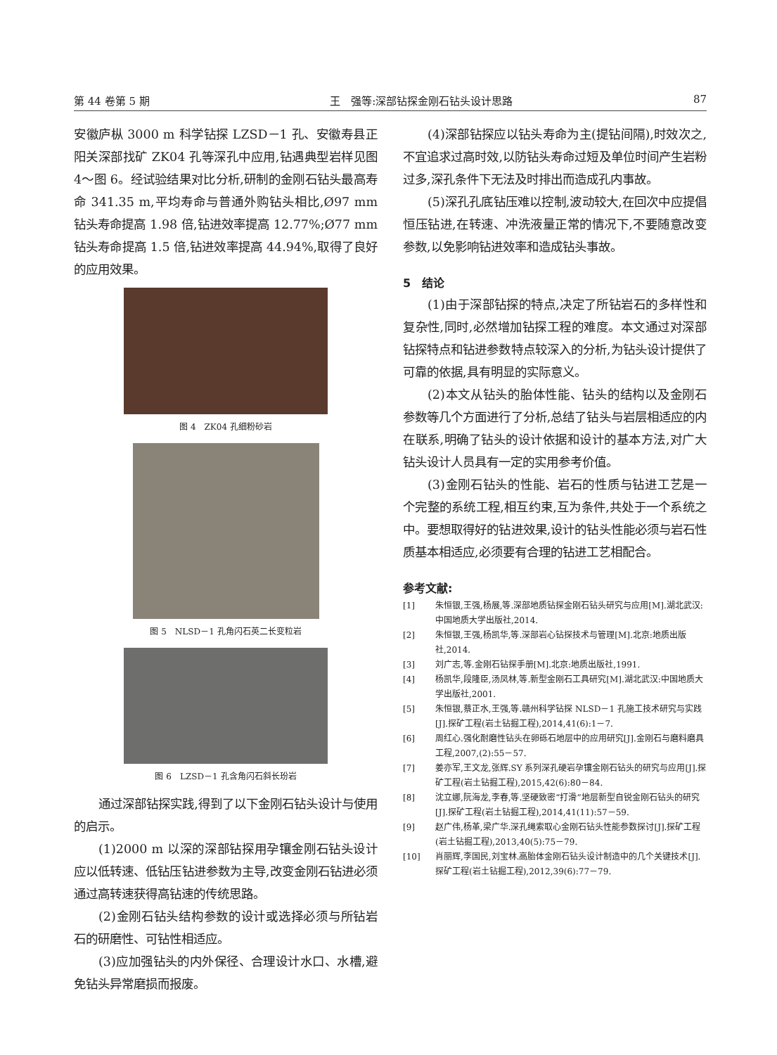第 44 卷第 5 期 王　强等:深部钻探金刚石钻头设计思路 87
安徽庐枞 3000 m 科学钻探 LZSD－1 孔、安徽寿县正阳关深部找矿 ZK04 孔等深孔中应用,钻遇典型岩样见图 4～图 6。经试验结果对比分析,研制的金刚石钻头最高寿命 341.35 m,平均寿命与普通外购钻头相比,Ø97 mm 钻头寿命提高 1.98 倍,钻进效率提高 12.77%;Ø77 mm 钻头寿命提高 1.5 倍,钻进效率提高 44.94%,取得了良好的应用效果。
图 4　ZK04 孔细粉砂岩
图 5　NLSD－1 孔角闪石英二长变粒岩
图 6　LZSD－1 孔含角闪石斜长玢岩
通过深部钻探实践,得到了以下金刚石钻头设计与使用的启示。
(1)2000 m 以深的深部钻探用孕镶金刚石钻头设计应以低转速、低钻压钻进参数为主导,改变金刚石钻进必须通过高转速获得高钻速的传统思路。
(2)金刚石钻头结构参数的设计或选择必须与所钻岩石的研磨性、可钻性相适应。
(3)应加强钻头的内外保径、合理设计水口、水槽,避免钻头异常磨损而报废。
(4)深部钻探应以钻头寿命为主(提钻间隔),时效次之,不宜追求过高时效,以防钻头寿命过短及单位时间产生岩粉过多,深孔条件下无法及时排出而造成孔内事故。
(5)深孔孔底钻压难以控制,波动较大,在回次中应提倡恒压钻进,在转速、冲洗液量正常的情况下,不要随意改变参数,以免影响钻进效率和造成钻头事故。
5　结论
(1)由于深部钻探的特点,决定了所钻岩石的多样性和复杂性,同时,必然增加钻探工程的难度。本文通过对深部钻探特点和钻进参数特点较深入的分析,为钻头设计提供了可靠的依据,具有明显的实际意义。
(2)本文从钻头的胎体性能、钻头的结构以及金刚石参数等几个方面进行了分析,总结了钻头与岩层相适应的内在联系,明确了钻头的设计依据和设计的基本方法,对广大钻头设计人员具有一定的实用参考价值。
(3)金刚石钻头的性能、岩石的性质与钻进工艺是一个完整的系统工程,相互约束,互为条件,共处于一个系统之中。要想取得好的钻进效果,设计的钻头性能必须与岩石性质基本相适应,必须要有合理的钻进工艺相配合。
参考文献:
[1] 朱恒银,王强,杨展,等.深部地质钻探金刚石钻头研究与应用[M].湖北武汉:中国地质大学出版社,2014.
[2] 朱恒银,王强,杨凯华,等.深部岩心钻探技术与管理[M].北京:地质出版社,2014.
[3] 刘广志,等.金刚石钻探手册[M].北京:地质出版社,1991.
[4] 杨凯华,段隆臣,汤凤林,等.新型金刚石工具研究[M].湖北武汉:中国地质大学出版社,2001.
[5] 朱恒银,蔡正水,王强,等.赣州科学钻探 NLSD－1 孔施工技术研究与实践[J].探矿工程(岩土钻掘工程),2014,41(6):1－7.
[6] 周红心.强化耐磨性钻头在卵砾石地层中的应用研究[J].金刚石与磨料磨具工程,2007,(2):55－57.
[7] 姜亦军,王文龙,张辉.SY 系列深孔硬岩孕镶金刚石钻头的研究与应用[J].探矿工程(岩土钻掘工程),2015,42(6):80－84.
[8] 沈立娜,阮海龙,李春,等.坚硬致密“打滑”地层新型自锐金刚石钻头的研究[J].探矿工程(岩土钻掘工程),2014,41(11):57－59.
[9] 赵广伟,杨革,梁广华.深孔绳索取心金刚石钻头性能参数探讨[J].探矿工程(岩土钻掘工程),2013,40(5):75－79.
[10] 肖丽辉,李国民,刘宝林.高胎体金刚石钻头设计制造中的几个关键技术[J].探矿工程(岩土钻掘工程),2012,39(6):77－79.